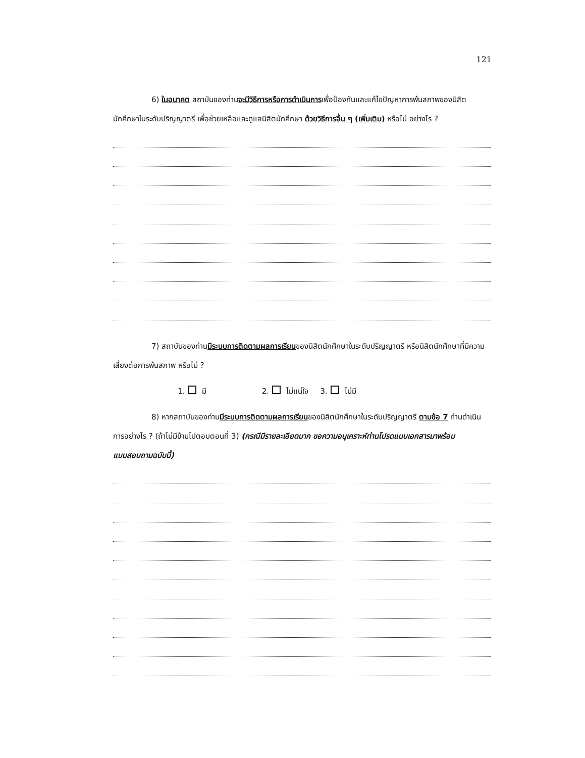121
6) ในอนาคต สถาบันของท่านจะมีวิธีการหรือการดำเนินการเพื่อป้องกันและแก้ไขปัญหาการพ้นสภาพของนิสิตนักศึกษาในระดับปริญญาตรี เพื่อช่วยเหลือและดูแลนิสิตนักศึกษา ด้วยวิธีการอื่น ๆ (เพิ่มเติม) หรือไม่ อย่างไร ?
7) สถาบันของท่านมีระบบการติดตามผลการเรียนของนิสิตนักศึกษาในระดับปริญญาตรี หรือนิสิตนักศึกษาที่มีความเสี่ยงต่อการพ้นสภาพ หรือไม่ ?
1. มี 2. ไม่แน่ใจ 3. ไม่มี
8) หากสถาบันของท่านมีระบบการติดตามผลการเรียนของนิสิตนักศึกษาในระดับปริญญาตรี ตามข้อ 7 ท่านดำเนินการอย่างไร ? (ถ้าไม่มีข้ามไปตอบตอนที่ 3) (กรณีมีรายละเอียดมาก ขอความอนุเคราะห์ท่านโปรดแนบเอกสารมาพร้อมแบบสอบถามฉบับนี้)